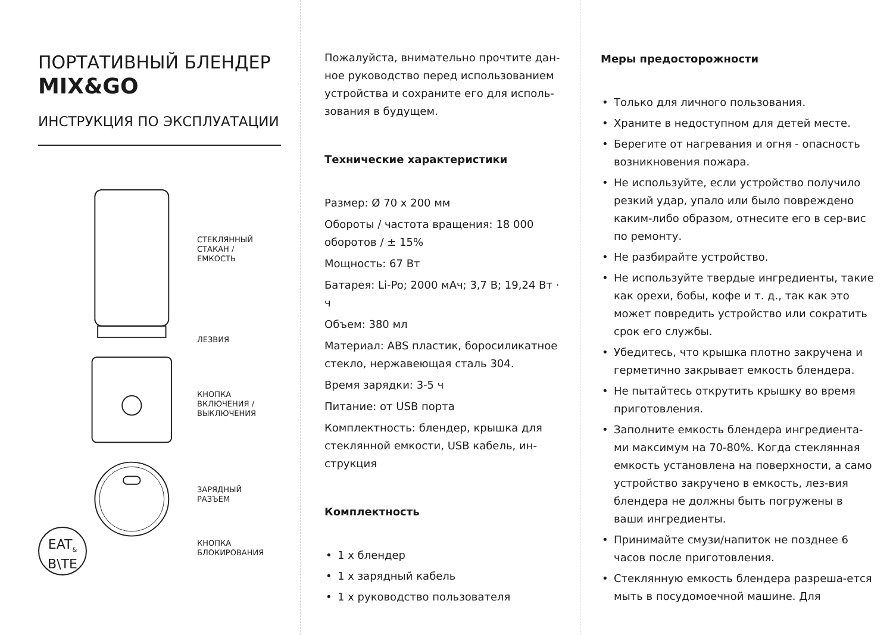ПОРТАТИВНЫЙ БЛЕНДЕР
MIX&GO
ИНСТРУКЦИЯ ПО ЭКСПЛУАТАЦИИ
СТЕКЛЯННЫЙ
СТАКАН /
ЕМКОСТЬ
ЛЕЗВИЯ
КНОПКА
ВКЛЮЧЕНИЯ /
ВЫКЛЮЧЕНИЯ
ЗАРЯДНЫЙ
РАЗЪЕМ
КНОПКА
БЛОКИРОВАНИЯ
EAT<sub>&</sub>
B\TE
Пожалуйста, внимательно прочтите дан-ное руководство перед использованием устройства и сохраните его для исполь-зования в будущем.
Технические характеристики
Размер: Ø 70 x 200 мм
Обороты / частота вращения: 18 000 оборотов / ± 15%
Мощность: 67 Вт
Батарея: Li-Po; 2000 мАч; 3,7 В; 19,24 Вт · ч
Объем: 380 мл
Материал: ABS пластик, боросиликатное стекло, нержавеющая сталь 304.
Время зарядки: 3-5 ч
Питание: от USB порта
Комплектность: блендер, крышка для стеклянной емкости, USB кабель, ин-струкция
Комплектность
• 1 x блендер
• 1 x зарядный кабель
• 1 x руководство пользователя
Меры предосторожности
• Только для личного пользования.
• Храните в недоступном для детей месте.
• Берегите от нагревания и огня - опасность возникновения пожара.
• Не используйте, если устройство получило резкий удар, упало или было повреждено каким-либо образом, отнесите его в сер-вис по ремонту.
• Не разбирайте устройство.
• Не используйте твердые ингредиенты, такие как орехи, бобы, кофе и т. д., так как это может повредить устройство или сократить срок его службы.
• Убедитесь, что крышка плотно закручена и герметично закрывает емкость блендера.
• Не пытайтесь открутить крышку во время приготовления.
• Заполните емкость блендера ингредиента-ми максимум на 70-80%. Когда стеклянная емкость установлена на поверхности, а само устройство закручено в емкость, лез-вия блендера не должны быть погружены в ваши ингредиенты.
• Принимайте смузи/напиток не позднее 6 часов после приготовления.
• Стеклянную емкость блендера разреша-ется мыть в посудомоечной машине. Для